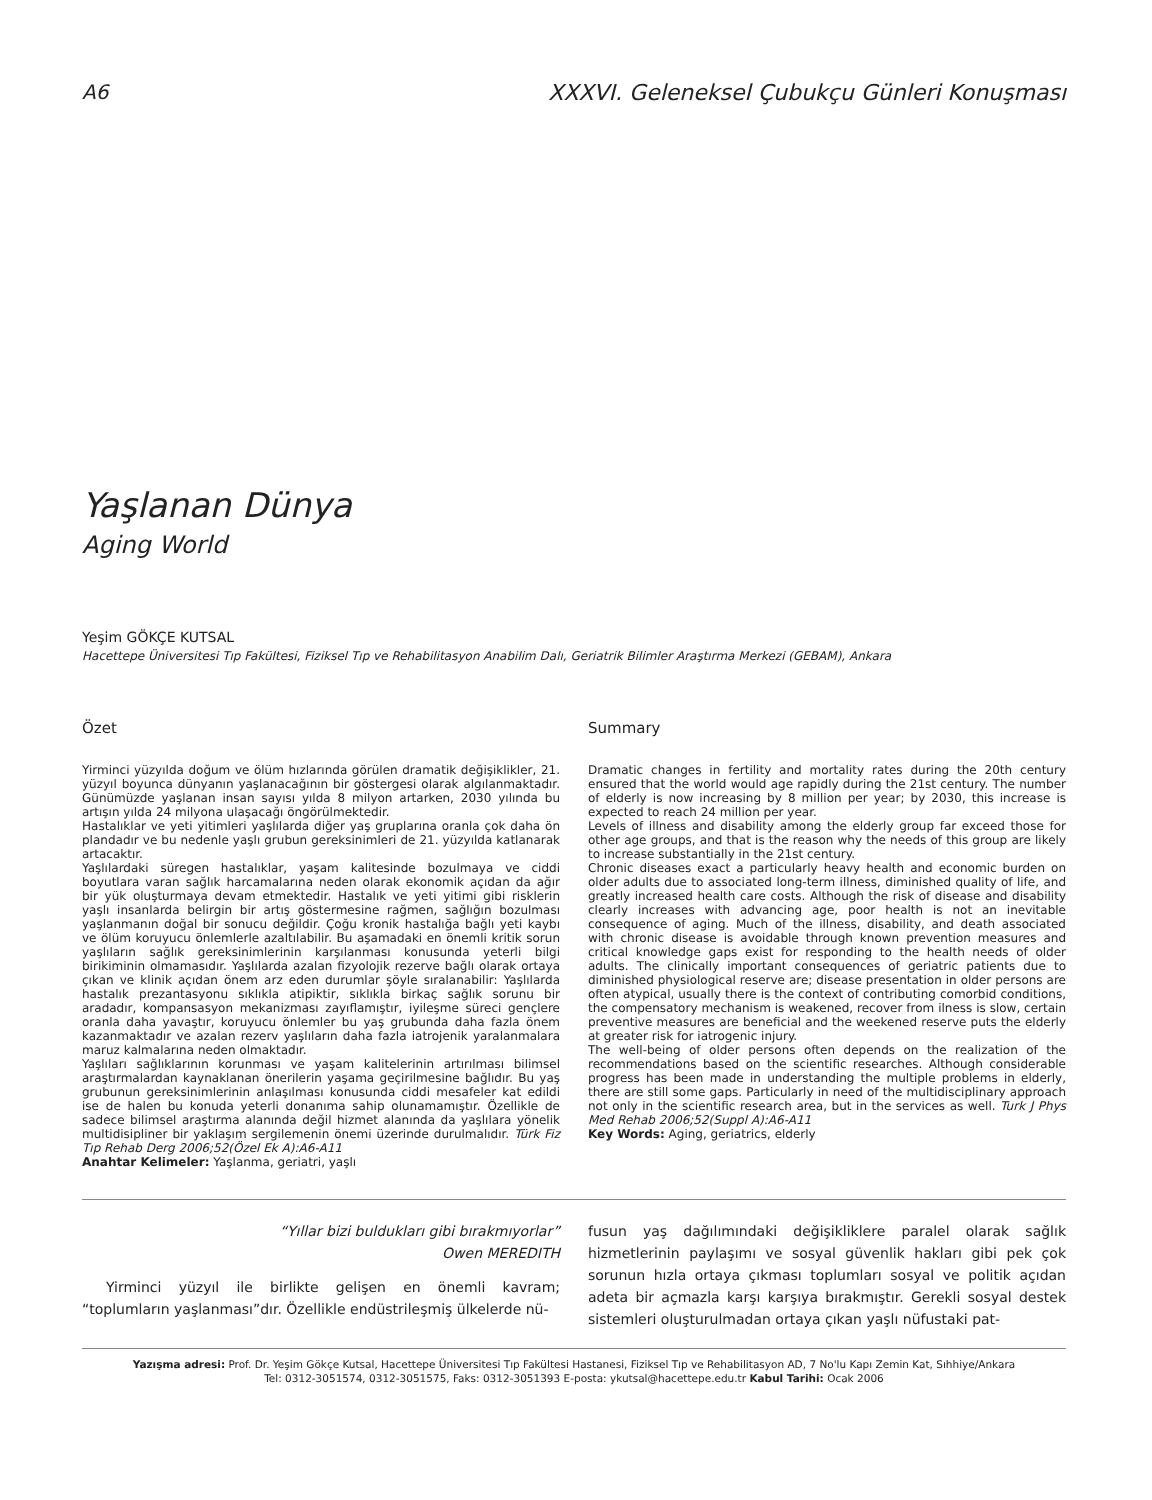A6 XXXVI. Geleneksel Çubukçu Günleri Konuşması
Yaşlanan Dünya
Aging World
Yeşim GÖKÇE KUTSAL
Hacettepe Üniversitesi Tıp Fakültesi, Fiziksel Tıp ve Rehabilitasyon Anabilim Dalı, Geriatrik Bilimler Araştırma Merkezi (GEBAM), Ankara
Özet
Yirminci yüzyılda doğum ve ölüm hızlarında görülen dramatik değişiklikler, 21. yüzyıl boyunca dünyanın yaşlanacağının bir göstergesi olarak algılanmaktadır. Günümüzde yaşlanan insan sayısı yılda 8 milyon artarken, 2030 yılında bu artışın yılda 24 milyona ulaşacağı öngörülmektedir.
Hastalıklar ve yeti yitimleri yaşlılarda diğer yaş gruplarına oranla çok daha ön plandadır ve bu nedenle yaşlı grubun gereksinimleri de 21. yüzyılda katlanarak artacaktır.
Yaşlılardaki süregen hastalıklar, yaşam kalitesinde bozulmaya ve ciddi boyutlara varan sağlık harcamalarına neden olarak ekonomik açıdan da ağır bir yük oluşturmaya devam etmektedir. Hastalık ve yeti yitimi gibi risklerin yaşlı insanlarda belirgin bir artış göstermesine rağmen, sağlığın bozulması yaşlanmanın doğal bir sonucu değildir. Çoğu kronik hastalığa bağlı yeti kaybı ve ölüm koruyucu önlemlerle azaltılabilir. Bu aşamadaki en önemli kritik sorun yaşlıların sağlık gereksinimlerinin karşılanması konusunda yeterli bilgi birikiminin olmamasıdır. Yaşlılarda azalan fizyolojik rezerve bağlı olarak ortaya çıkan ve klinik açıdan önem arz eden durumlar şöyle sıralanabilir: Yaşlılarda hastalık prezantasyonu sıklıkla atipiktir, sıklıkla birkaç sağlık sorunu bir aradadır, kompansasyon mekanizması zayıflamıştır, iyileşme süreci gençlere oranla daha yavaştır, koruyucu önlemler bu yaş grubunda daha fazla önem kazanmaktadır ve azalan rezerv yaşlıların daha fazla iatrojenik yaralanmalara maruz kalmalarına neden olmaktadır.
Yaşlıları sağlıklarının korunması ve yaşam kalitelerinin artırılması bilimsel araştırmalardan kaynaklanan önerilerin yaşama geçirilmesine bağlıdır. Bu yaş grubunun gereksinimlerinin anlaşılması konusunda ciddi mesafeler kat edildi ise de halen bu konuda yeterli donanıma sahip olunamamıştır. Özellikle de sadece bilimsel araştırma alanında değil hizmet alanında da yaşlılara yönelik multidisipliner bir yaklaşım sergilemenin önemi üzerinde durulmalıdır. Türk Fiz Tıp Rehab Derg 2006;52(Özel Ek A):A6-A11
Anahtar Kelimeler: Yaşlanma, geriatri, yaşlı
Summary
Dramatic changes in fertility and mortality rates during the 20th century ensured that the world would age rapidly during the 21st century. The number of elderly is now increasing by 8 million per year; by 2030, this increase is expected to reach 24 million per year.
Levels of illness and disability among the elderly group far exceed those for other age groups, and that is the reason why the needs of this group are likely to increase substantially in the 21st century.
Chronic diseases exact a particularly heavy health and economic burden on older adults due to associated long-term illness, diminished quality of life, and greatly increased health care costs. Although the risk of disease and disability clearly increases with advancing age, poor health is not an inevitable consequence of aging. Much of the illness, disability, and death associated with chronic disease is avoidable through known prevention measures and critical knowledge gaps exist for responding to the health needs of older adults. The clinically important consequences of geriatric patients due to diminished physiological reserve are; disease presentation in older persons are often atypical, usually there is the context of contributing comorbid conditions, the compensatory mechanism is weakened, recover from ilness is slow, certain preventive measures are beneficial and the weekened reserve puts the elderly at greater risk for iatrogenic injury.
The well-being of older persons often depends on the realization of the recommendations based on the scientific researches. Although considerable progress has been made in understanding the multiple problems in elderly, there are still some gaps. Particularly in need of the multidisciplinary approach not only in the scientific research area, but in the services as well. Turk J Phys Med Rehab 2006;52(Suppl A):A6-A11
Key Words: Aging, geriatrics, elderly
“Yıllar bizi buldukları gibi bırakmıyorlar”
Owen MEREDITH
Yirminci yüzyıl ile birlikte gelişen en önemli kavram; “toplumların yaşlanması”dır. Özellikle endüstrileşmiş ülkelerde nü-
fusun yaş dağılımındaki değişikliklere paralel olarak sağlık hizmetlerinin paylaşımı ve sosyal güvenlik hakları gibi pek çok sorunun hızla ortaya çıkması toplumları sosyal ve politik açıdan adeta bir açmazla karşı karşıya bırakmıştır. Gerekli sosyal destek sistemleri oluşturulmadan ortaya çıkan yaşlı nüfustaki pat-
Yazışma adresi: Prof. Dr. Yeşim Gökçe Kutsal, Hacettepe Üniversitesi Tıp Fakültesi Hastanesi, Fiziksel Tıp ve Rehabilitasyon AD, 7 No'lu Kapı Zemin Kat, Sıhhiye/Ankara
Tel: 0312-3051574, 0312-3051575, Faks: 0312-3051393 E-posta: ykutsal@hacettepe.edu.tr Kabul Tarihi: Ocak 2006